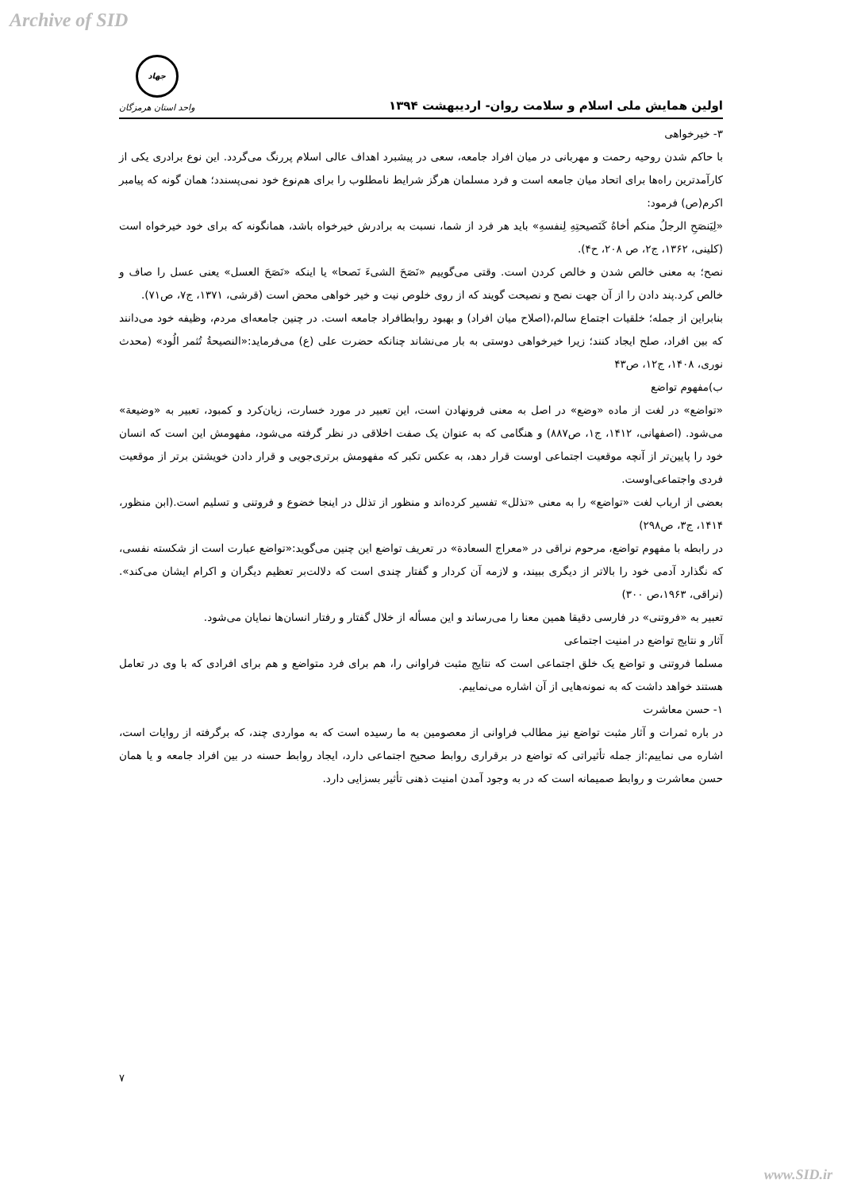Archive of SID
اولین همایش ملی اسلام و سلامت روان- اردیبهشت ۱۳۹۴
جهاد
واحد استان هرمزگان
۳- خیرخواهی
با حاکم شدن روحیه رحمت و مهربانی در میان افراد جامعه، سعی در پیشبرد اهداف عالی اسلام پررنگ می‌گردد. این نوع برادری یکی از کارآمدترین راه‌ها برای اتحاد میان جامعه است و فرد مسلمان هرگز شرایط نامطلوب را برای هم‌نوع خود نمی‌پسندد؛ همان گونه که پیامبر اکرم(ص) فرمود:
«لِیَنصَحِ الرجلُ منکم أخاهُ کَنَصیحتِهِ لِنفسهِ» باید هر فرد از شما، نسبت به برادرش خیرخواه باشد، همانگونه که برای خود خیرخواه است (کلینی، ۱۳۶۲، ج۲، ص ۲۰۸، ح۴).
نصح؛ به معنی خالص شدن و خالص کردن است. وقتی می‌گوییم «نَصَحَ الشیءَ نَصحا» یا اینکه «نَصَحَ العسل» یعنی عسل را صاف و خالص کرد.پند دادن را از آن جهت نصح و نصیحت گویند که از روی خلوص نیت و خیر خواهی محض است (قرشی، ۱۳۷۱، ج۷، ص۷۱).
بنابراین از جمله؛ خلقیات اجتماع سالم،(اصلاح میان افراد) و بهبود روابطافراد جامعه است. در چنین جامعه‌ای مردم، وظیفه خود می‌دانند که بین افراد، صلح ایجاد کنند؛ زیرا خیرخواهی دوستی به بار می‌نشاند چنانکه حضرت علی (ع) می‌فرماید:«النصیحةُ تُثمر الُود» (محدث نوری، ۱۴۰۸، ج۱۲، ص۴۳
ب)مفهوم تواضع
«تواضع» در لغت از ماده «وضع» در اصل به معنی فرونهادن است، این تعبیر در مورد خسارت، زیان‌کرد و کمبود، تعبیر به «وضیعة» می‌شود. (اصفهانی، ۱۴۱۲، ج۱، ص۸۸۷) و هنگامی که به عنوان یک صفت اخلاقی در نظر گرفته می‌شود، مفهومش این است که انسان خود را پایین‌تر از آنچه موقعیت اجتماعی اوست قرار دهد، به عکس تکبر که مفهومش برتری‌جویی و قرار دادن خویشتن برتر از موقعیت فردی واجتماعی‌اوست.
بعضی از ارباب لغت «تواضع» را به معنی «تذلل» تفسیر کرده‌اند و منظور از تذلل در اینجا خضوع و فروتنی و تسلیم است.(ابن منظور، ۱۴۱۴، ج۳، ص۲۹۸)
در رابطه با مفهوم تواضع، مرحوم نراقی در «معراج السعادة» در تعریف تواضع این چنین می‌گوید:«تواضع عبارت است از شکسته نفسی، که نگذارد آدمی خود را بالاتر از دیگری ببیند، و لازمه آن کردار و گفتار چندی است که دلالت‌بر تعظیم دیگران و اکرام ایشان می‌کند». (نراقی، ۱۹۶۳،ص ۳۰۰)
تعبیر به «فروتنی» در فارسی دقیقا همین معنا را می‌رساند و این مسأله از خلال گفتار و رفتار انسان‌ها نمایان می‌شود.
آثار و نتایج تواضع در امنیت اجتماعی
مسلما فروتنی و تواضع یک خلق اجتماعی است که نتایج مثبت فراوانی را، هم برای فرد متواضع و هم برای افرادی که با وی در تعامل هستند خواهد داشت که به نمونه‌هایی از آن اشاره می‌نماییم.
۱- حسن معاشرت
در باره ثمرات و آثار مثبت تواضع نیز مطالب فراوانی از معصومین به ما رسیده است که به مواردی چند، که برگرفته از روایات است، اشاره می نماییم:از جمله تأثیراتی که تواضع در برقراری روابط صحیح اجتماعی دارد، ایجاد روابط حسنه در بین افراد جامعه و یا همان حسن معاشرت و روابط صمیمانه است که در به وجود آمدن امنیت ذهنی تأثیر بسزایی دارد.
۷
www.SID.ir